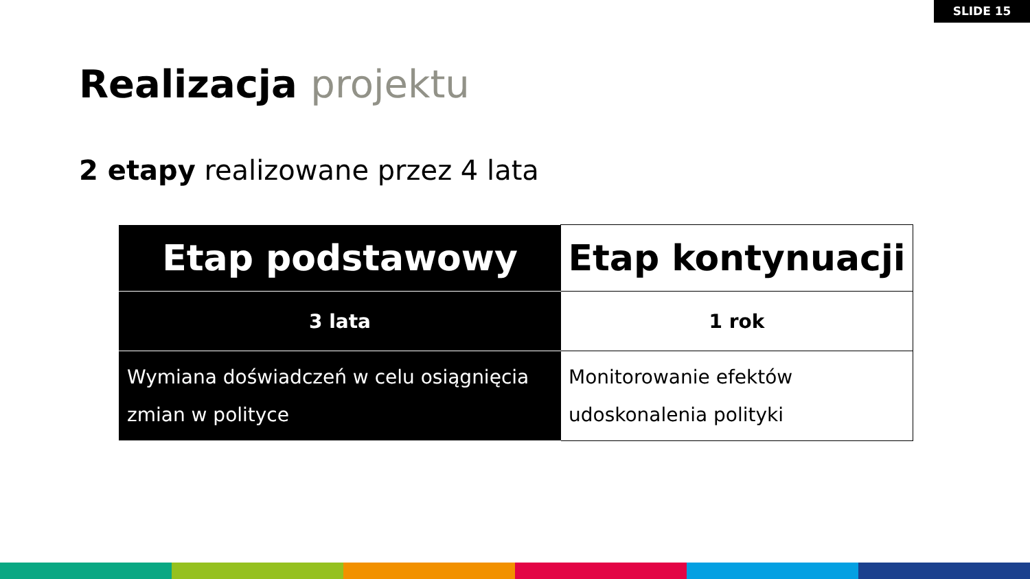SLIDE 15
Realizacja projektu
2 etapy realizowane przez 4 lata
| Etap podstawowy | Etap kontynuacji |
| --- | --- |
| 3 lata | 1 rok |
| Wymiana doświadczeń w celu osiągnięcia zmian w polityce | Monitorowanie efektów udoskonalenia polityki |